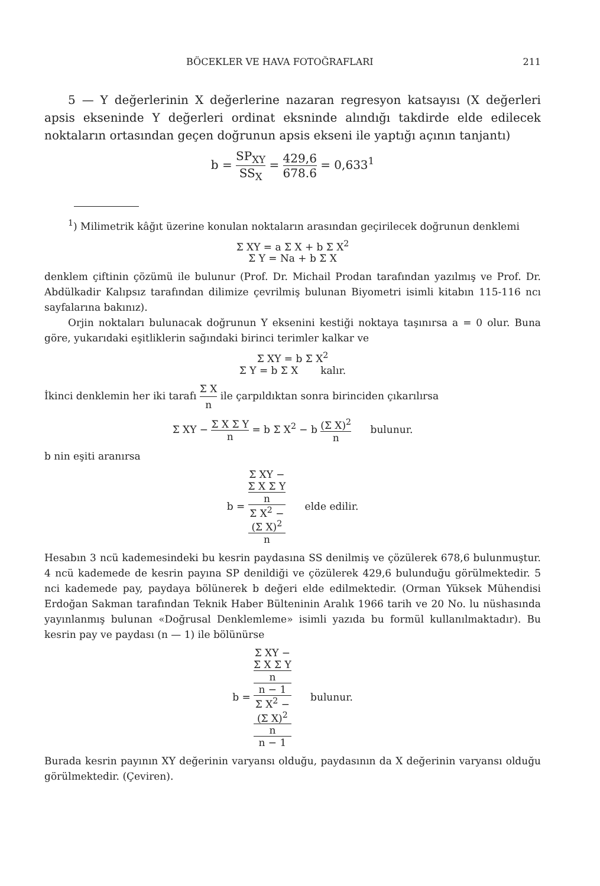BÖCEKLER VE HAVA FOTOĞRAFLARI 211
5 — Y değerlerinin X değerlerine nazaran regresyon katsayısı (X değerleri apsis ekseninde Y değerleri ordinat eksninde alındığı takdirde elde edilecek noktaların ortasından geçen doğrunun apsis ekseni ile yaptığı açının tanjantı)
b = SP<sub>XY</sub> SS<sub>X</sub> = 429,6 678.6 = 0,633<sup>1</sup>
<sup>1</sup>) Milimetrik kâğıt üzerine konulan noktaların arasından geçirilecek doğrunun denklemi
Σ XY = a Σ X + b Σ X<sup>2</sup>
Σ Y = Na + b Σ X
denklem çiftinin çözümü ile bulunur (Prof. Dr. Michail Prodan tarafından yazılmış ve Prof. Dr. Abdülkadir Kalıpsız tarafından dilimize çevrilmiş bulunan Biyometri isimli kitabın 115-116 ncı sayfalarına bakınız).
Orjin noktaları bulunacak doğrunun Y eksenini kestiği noktaya taşınırsa a = 0 olur. Buna göre, yukarıdaki eşitliklerin sağındaki birinci terimler kalkar ve
Σ XY = b Σ X<sup>2</sup>
Σ Y = b Σ X kalır.
İkinci denklemin her iki tarafı Σ X n ile çarpıldıktan sonra birinciden çıkarılırsa
Σ XY − Σ X Σ Y n = b Σ X<sup>2</sup> − b (Σ X)<sup>2</sup> n bulunur.
b nin eşiti aranırsa
b = Σ XY −
Σ X Σ Y
n Σ X<sup>2</sup> −
(Σ X)<sup>2</sup>
n elde edilir.
Hesabın 3 ncü kademesindeki bu kesrin paydasına SS denilmiş ve çözülerek 678,6 bulunmuştur. 4 ncü kademede de kesrin payına SP denildiği ve çözülerek 429,6 bulunduğu görülmektedir. 5 nci kademede pay, paydaya bölünerek b değeri elde edilmektedir. (Orman Yüksek Mühendisi Erdoğan Sakman tarafından Teknik Haber Bülteninin Aralık 1966 tarih ve 20 No. lu nüshasında yayınlanmış bulunan «Doğrusal Denklemleme» isimli yazıda bu formül kullanılmaktadır). Bu kesrin pay ve paydası (n — 1) ile bölünürse
b = Σ XY −
Σ X Σ Y
n
n − 1 Σ X<sup>2</sup> −
(Σ X)<sup>2</sup>
n
n − 1 bulunur.
Burada kesrin payının XY değerinin varyansı olduğu, paydasının da X değerinin varyansı olduğu görülmektedir. (Çeviren).